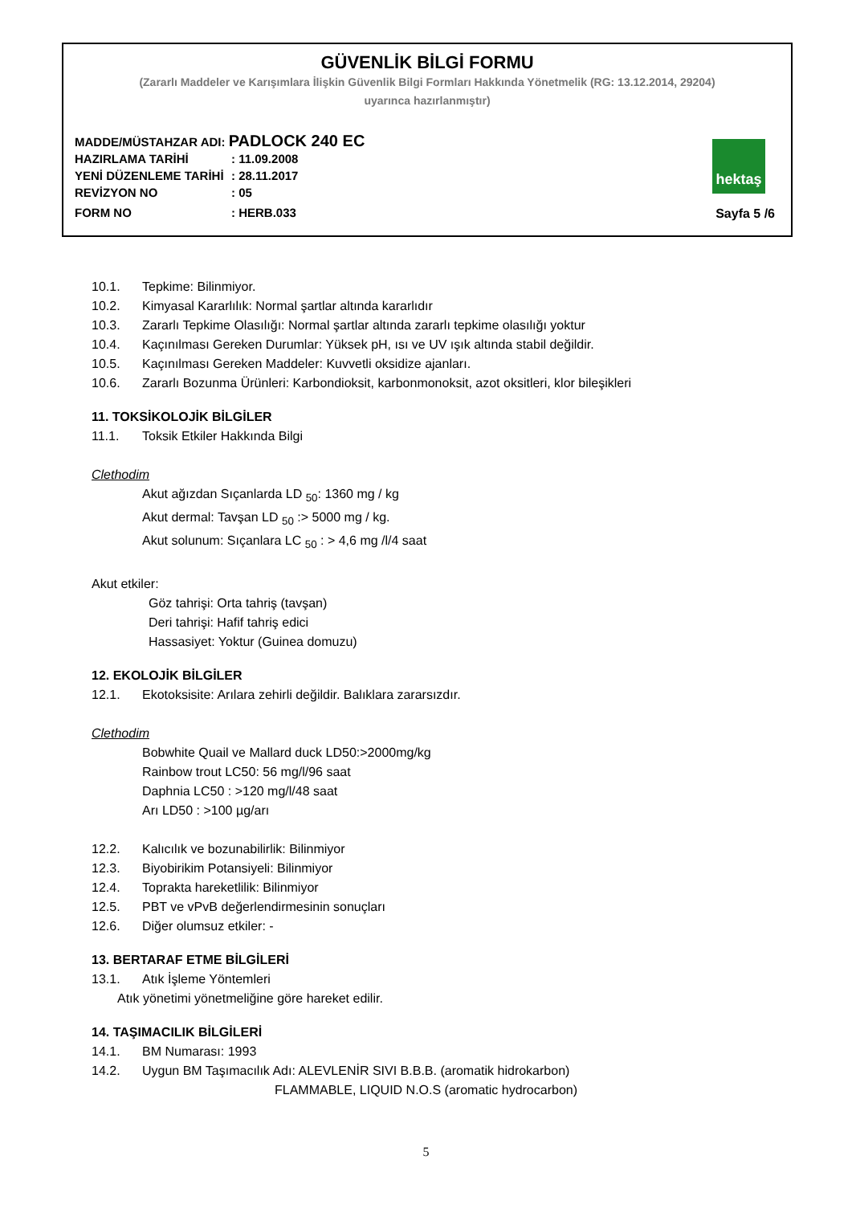GÜVENLİK BİLGİ FORMU
(Zararlı Maddeler ve Karışımlara İlişkin Güvenlik Bilgi Formları Hakkında Yönetmelik (RG: 13.12.2014, 29204)
uyarınca hazırlanmıştır)
MADDE/MÜSTAHZAR ADI: PADLOCK 240 EC
HAZIRLAMA TARİHİ: 11.09.2008
YENİ DÜZENLEME TARİHİ: 28.11.2017
REVİZYON NO: 05
FORM NO: HERB.033
hektaş
Sayfa 5 /6
10.1. Tepkime: Bilinmiyor.
10.2. Kimyasal Kararlılık: Normal şartlar altında kararlıdır
10.3. Zararlı Tepkime Olasılığı: Normal şartlar altında zararlı tepkime olasılığı yoktur
10.4. Kaçınılması Gereken Durumlar: Yüksek pH, ısı ve UV ışık altında stabil değildir.
10.5. Kaçınılması Gereken Maddeler: Kuvvetli oksidize ajanları.
10.6. Zararlı Bozunma Ürünleri: Karbondioksit, karbonmonoksit, azot oksitleri, klor bileşikleri
11. TOKSİKOLOJİK BİLGİLER
11.1. Toksik Etkiler Hakkında Bilgi
Clethodim
Akut ağızdan Sıçanlarda LD <sub>50</sub>: 1360 mg / kg
Akut dermal: Tavşan LD <sub>50</sub> :> 5000 mg / kg.
Akut solunum: Sıçanlara LC <sub>50</sub> : > 4,6 mg /l/4 saat
Akut etkiler:
Göz tahrişi: Orta tahriş (tavşan)
Deri tahrişi: Hafif tahriş edici
Hassasiyet: Yoktur (Guinea domuzu)
12. EKOLOJİK BİLGİLER
12.1. Ekotoksisite: Arılara zehirli değildir. Balıklara zararsızdır.
Clethodim
Bobwhite Quail ve Mallard duck LD50:>2000mg/kg
Rainbow trout LC50: 56 mg/l/96 saat
Daphnia LC50 : >120 mg/l/48 saat
Arı LD50 : >100 µg/arı
12.2. Kalıcılık ve bozunabilirlik: Bilinmiyor
12.3. Biyobirikim Potansiyeli: Bilinmiyor
12.4. Toprakta hareketlilik: Bilinmiyor
12.5. PBT ve vPvB değerlendirmesinin sonuçları
12.6. Diğer olumsuz etkiler: -
13. BERTARAF ETME BİLGİLERİ
13.1. Atık İşleme Yöntemleri
Atık yönetimi yönetmeliğine göre hareket edilir.
14. TAŞIMACILIK BİLGİLERİ
14.1. BM Numarası: 1993
14.2. Uygun BM Taşımacılık Adı: ALEVLENİR SIVI B.B.B. (aromatik hidrokarbon)
FLAMMABLE, LIQUID N.O.S (aromatic hydrocarbon)
5